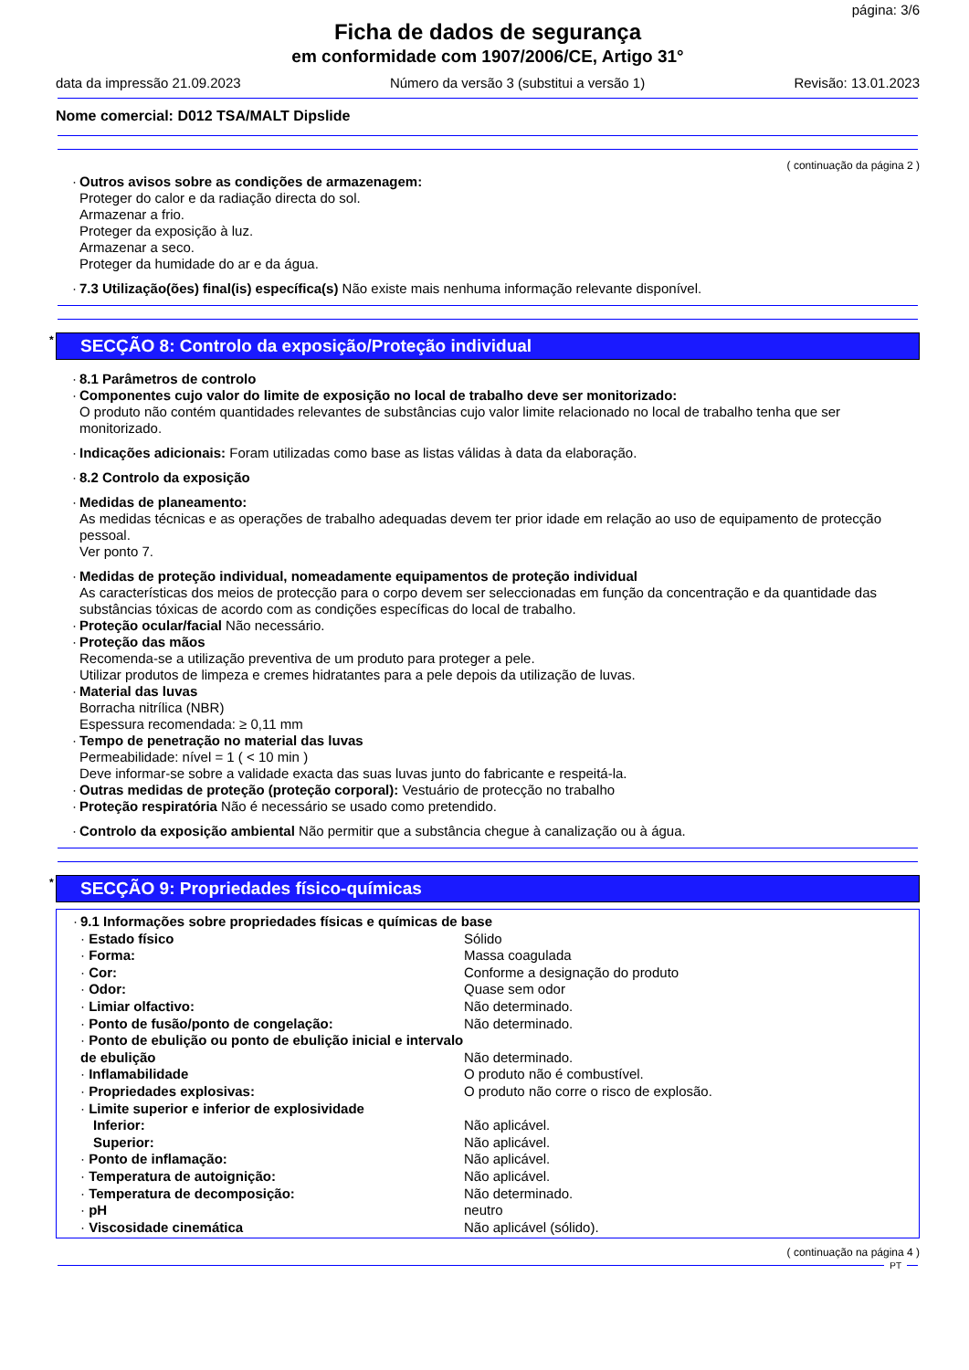página: 3/6
Ficha de dados de segurança
em conformidade com 1907/2006/CE, Artigo 31°
data da impressão 21.09.2023 Número da versão 3 (substitui a versão 1) Revisão: 13.01.2023
Nome comercial: D012 TSA/MALT Dipslide
( continuação da página 2 )
·
Outros avisos sobre as condições de armazenagem:
Proteger do calor e da radiação directa do sol.
Armazenar a frio.
Proteger da exposição à luz.
Armazenar a seco.
Proteger da humidade do ar e da água.
·
7.3 Utilização(ões) final(is) específica(s) Não existe mais nenhuma informação relevante disponível.
* SECÇÃO 8: Controlo da exposição/Proteção individual
·
8.1 Parâmetros de controlo
·
Componentes cujo valor do limite de exposição no local de trabalho deve ser monitorizado:
O produto não contém quantidades relevantes de substâncias cujo valor limite relacionado no local de trabalho tenha que ser monitorizado.
·
Indicações adicionais: Foram utilizadas como base as listas válidas à data da elaboração.
·
8.2 Controlo da exposição
·
Medidas de planeamento:
As medidas técnicas e as operações de trabalho adequadas devem ter prior idade em relação ao uso de equipamento de protecção pessoal.
Ver ponto 7.
·
Medidas de proteção individual, nomeadamente equipamentos de proteção individual
As características dos meios de protecção para o corpo devem ser seleccionadas em função da concentração e da quantidade das substâncias tóxicas de acordo com as condições específicas do local de trabalho.
·
Proteção ocular/facial Não necessário.
·
Proteção das mãos
Recomenda-se a utilização preventiva de um produto para proteger a pele.
Utilizar produtos de limpeza e cremes hidratantes para a pele depois da utilização de luvas.
·
Material das luvas
Borracha nitrílica (NBR)
Espessura recomendada: ≥ 0,11 mm
·
Tempo de penetração no material das luvas
Permeabilidade: nível = 1 ( < 10 min )
Deve informar-se sobre a validade exacta das suas luvas junto do fabricante e respeitá-la.
·
Outras medidas de proteção (proteção corporal): Vestuário de protecção no trabalho
·
Proteção respiratória Não é necessário se usado como pretendido.
·
Controlo da exposição ambiental Não permitir que a substância chegue à canalização ou à água.
* SECÇÃO 9: Propriedades físico-químicas
| · 9.1 Informações sobre propriedades físicas e químicas de base | |
| · Estado físico | Sólido |
| · Forma: | Massa coagulada |
| · Cor: | Conforme a designação do produto |
| · Odor: | Quase sem odor |
| · Limiar olfactivo: | Não determinado. |
| · Ponto de fusão/ponto de congelação: | Não determinado. |
| · Ponto de ebulição ou ponto de ebulição inicial e intervalo de ebulição | Não determinado. |
| · Inflamabilidade | O produto não é combustível. |
| · Propriedades explosivas: | O produto não corre o risco de explosão. |
| · Limite superior e inferior de explosividade | |
| Inferior: | Não aplicável. |
| Superior: | Não aplicável. |
| · Ponto de inflamação: | Não aplicável. |
| · Temperatura de autoignição: | Não aplicável. |
| · Temperatura de decomposição: | Não determinado. |
| · pH | neutro |
| · Viscosidade cinemática | Não aplicável (sólido). |
( continuação na página 4 )
PT